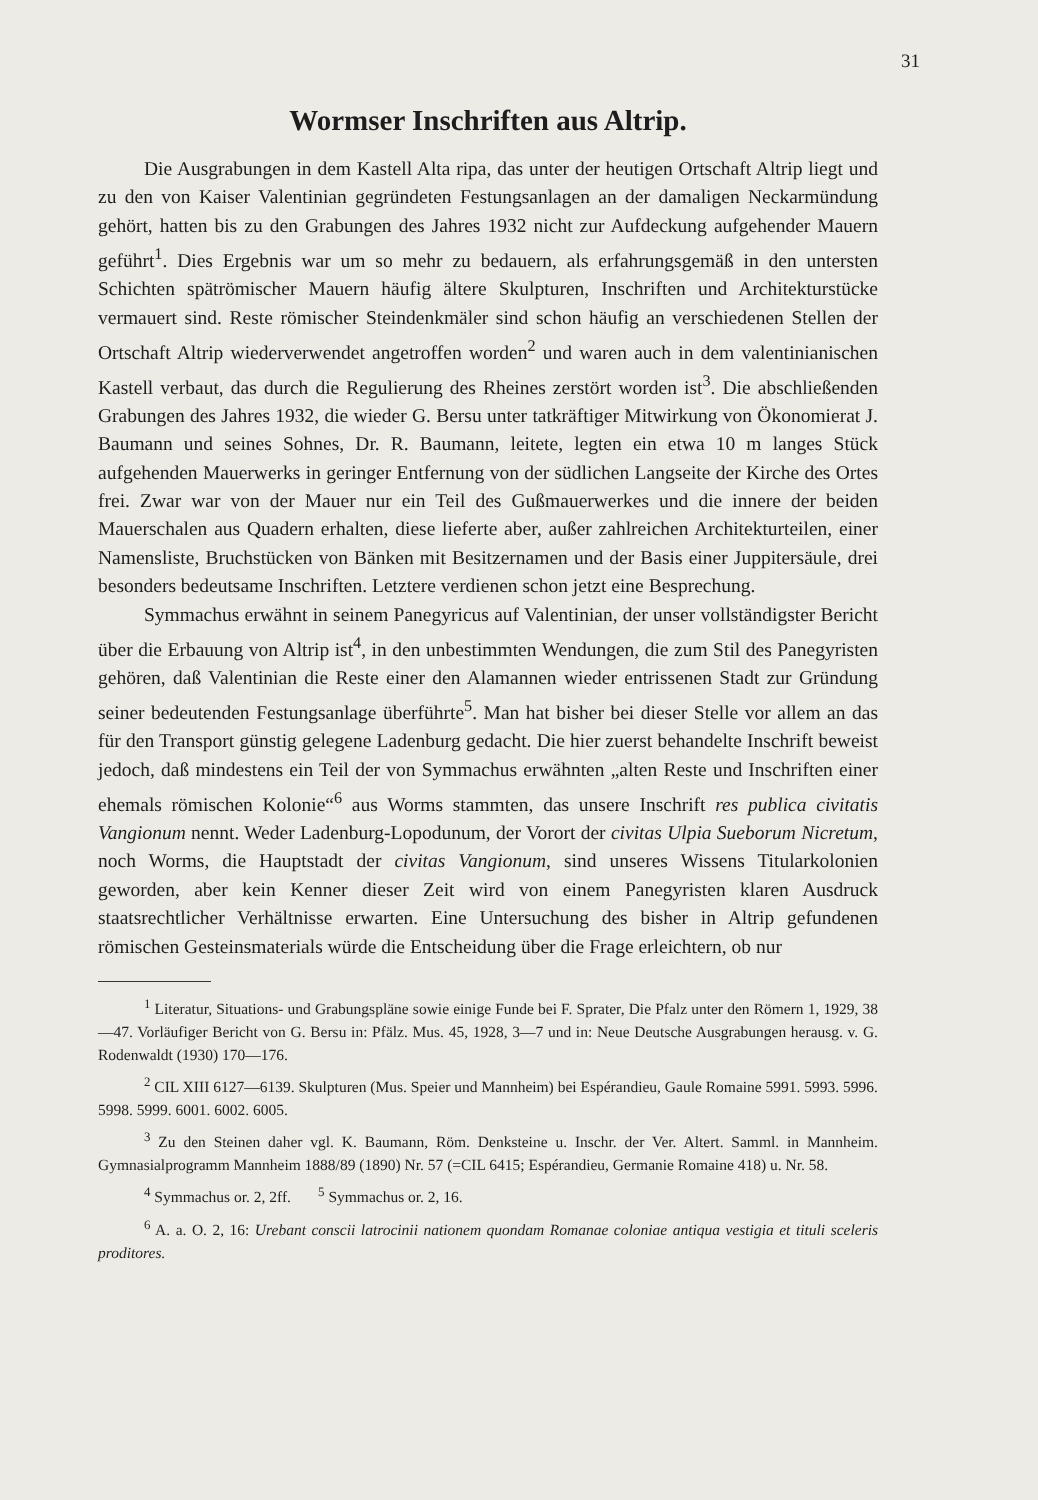31
Wormser Inschriften aus Altrip.
Die Ausgrabungen in dem Kastell Alta ripa, das unter der heutigen Ortschaft Altrip liegt und zu den von Kaiser Valentinian gegründeten Festungsanlagen an der damaligen Neckarmündung gehört, hatten bis zu den Grabungen des Jahres 1932 nicht zur Aufdeckung aufgehender Mauern geführt<sup>1</sup>. Dies Ergebnis war um so mehr zu bedauern, als erfahrungsgemäß in den untersten Schichten spätrömischer Mauern häufig ältere Skulpturen, Inschriften und Architekturstücke vermauert sind. Reste römischer Steindenkmäler sind schon häufig an verschiedenen Stellen der Ortschaft Altrip wiederverwendet angetroffen worden<sup>2</sup> und waren auch in dem valentinianischen Kastell verbaut, das durch die Regulierung des Rheines zerstört worden ist<sup>3</sup>. Die abschließenden Grabungen des Jahres 1932, die wieder G. Bersu unter tatkräftiger Mitwirkung von Ökonomierat J. Baumann und seines Sohnes, Dr. R. Baumann, leitete, legten ein etwa 10 m langes Stück aufgehenden Mauerwerks in geringer Entfernung von der südlichen Langseite der Kirche des Ortes frei. Zwar war von der Mauer nur ein Teil des Gußmauerwerkes und die innere der beiden Mauerschalen aus Quadern erhalten, diese lieferte aber, außer zahlreichen Architekturteilen, einer Namensliste, Bruchstücken von Bänken mit Besitzernamen und der Basis einer Juppitersäule, drei besonders bedeutsame Inschriften. Letztere verdienen schon jetzt eine Besprechung.
Symmachus erwähnt in seinem Panegyricus auf Valentinian, der unser vollständigster Bericht über die Erbauung von Altrip ist<sup>4</sup>, in den unbestimmten Wendungen, die zum Stil des Panegyristen gehören, daß Valentinian die Reste einer den Alamannen wieder entrissenen Stadt zur Gründung seiner bedeutenden Festungsanlage überführte<sup>5</sup>. Man hat bisher bei dieser Stelle vor allem an das für den Transport günstig gelegene Ladenburg gedacht. Die hier zuerst behandelte Inschrift beweist jedoch, daß mindestens ein Teil der von Symmachus erwähnten „alten Reste und Inschriften einer ehemals römischen Kolonie“<sup>6</sup> aus Worms stammten, das unsere Inschrift res publica civitatis Vangionum nennt. Weder Ladenburg-Lopodunum, der Vorort der civitas Ulpia Sueborum Nicretum, noch Worms, die Hauptstadt der civitas Vangionum, sind unseres Wissens Titularkolonien geworden, aber kein Kenner dieser Zeit wird von einem Panegyristen klaren Ausdruck staatsrechtlicher Verhältnisse erwarten. Eine Untersuchung des bisher in Altrip gefundenen römischen Gesteinsmaterials würde die Entscheidung über die Frage erleichtern, ob nur
<sup>1</sup> Literatur, Situations- und Grabungspläne sowie einige Funde bei F. Sprater, Die Pfalz unter den Römern 1, 1929, 38—47. Vorläufiger Bericht von G. Bersu in: Pfälz. Mus. 45, 1928, 3—7 und in: Neue Deutsche Ausgrabungen herausg. v. G. Rodenwaldt (1930) 170—176.
<sup>2</sup> CIL XIII 6127—6139. Skulpturen (Mus. Speier und Mannheim) bei Espérandieu, Gaule Romaine 5991. 5993. 5996. 5998. 5999. 6001. 6002. 6005.
<sup>3</sup> Zu den Steinen daher vgl. K. Baumann, Röm. Denksteine u. Inschr. der Ver. Altert. Samml. in Mannheim. Gymnasialprogramm Mannheim 1888/89 (1890) Nr. 57 (=CIL 6415; Espérandieu, Germanie Romaine 418) u. Nr. 58.
<sup>4</sup> Symmachus or. 2, 2ff. <sup>5</sup> Symmachus or. 2, 16.
<sup>6</sup> A. a. O. 2, 16: Urebant conscii latrocinii nationem quondam Romanae coloniae antiqua vestigia et tituli sceleris proditores.